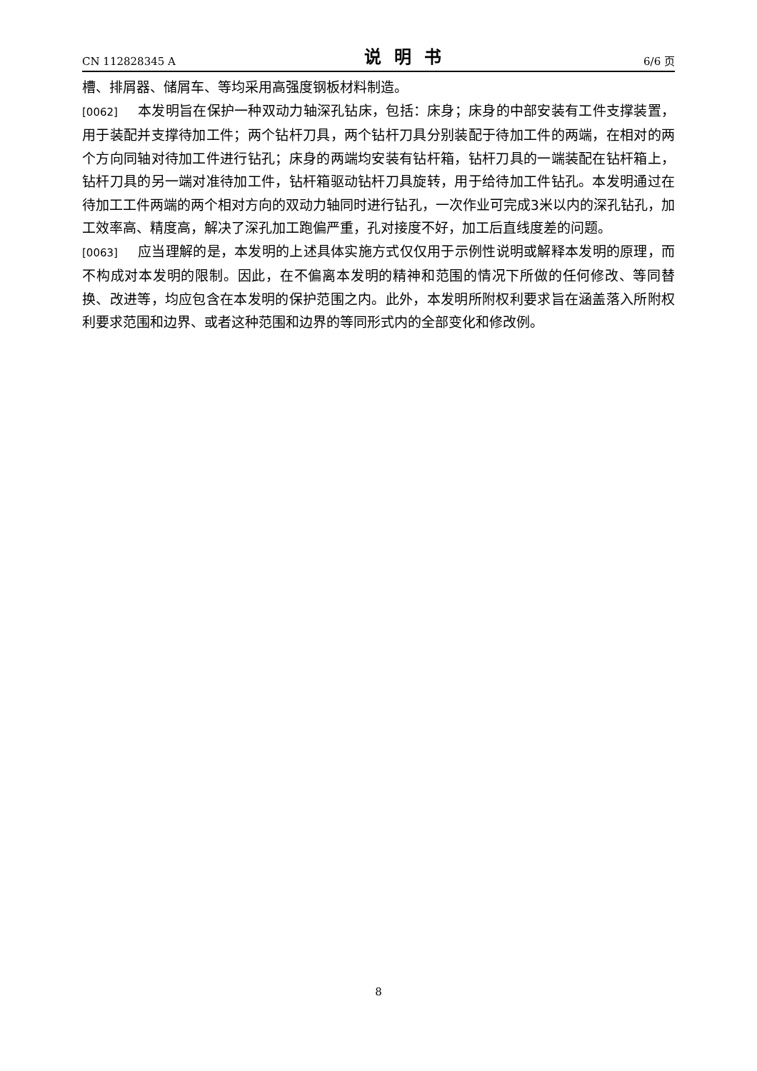CN 112828345 A 说明书 6/6 页
槽、排屑器、储屑车、等均采用高强度钢板材料制造。
[0062] 本发明旨在保护一种双动力轴深孔钻床，包括：床身；床身的中部安装有工件支撑装置，用于装配并支撑待加工件；两个钻杆刀具，两个钻杆刀具分别装配于待加工件的两端，在相对的两个方向同轴对待加工件进行钻孔；床身的两端均安装有钻杆箱，钻杆刀具的一端装配在钻杆箱上，钻杆刀具的另一端对准待加工件，钻杆箱驱动钻杆刀具旋转，用于给待加工件钻孔。本发明通过在待加工工件两端的两个相对方向的双动力轴同时进行钻孔，一次作业可完成3米以内的深孔钻孔，加工效率高、精度高，解决了深孔加工跑偏严重，孔对接度不好，加工后直线度差的问题。
[0063] 应当理解的是，本发明的上述具体实施方式仅仅用于示例性说明或解释本发明的原理，而不构成对本发明的限制。因此，在不偏离本发明的精神和范围的情况下所做的任何修改、等同替换、改进等，均应包含在本发明的保护范围之内。此外，本发明所附权利要求旨在涵盖落入所附权利要求范围和边界、或者这种范围和边界的等同形式内的全部变化和修改例。
8